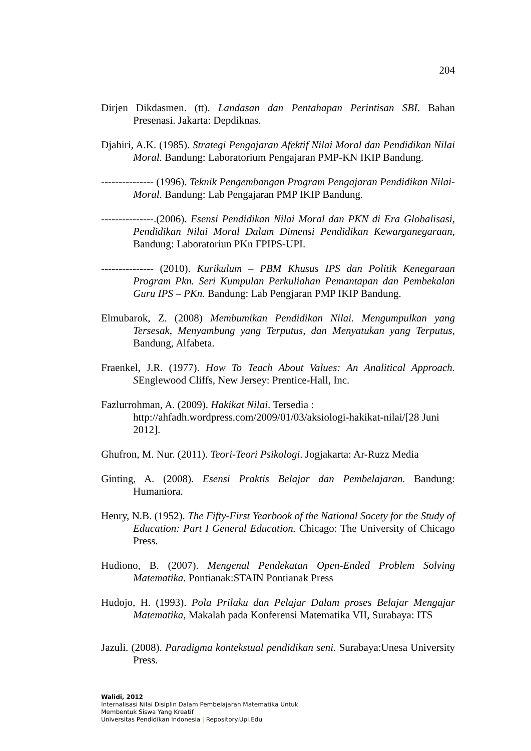204
Dirjen Dikdasmen. (tt). Landasan dan Pentahapan Perintisan SBI. Bahan Presenasi. Jakarta: Depdiknas.
Djahiri, A.K. (1985). Strategi Pengajaran Afektif Nilai Moral dan Pendidikan Nilai Moral. Bandung: Laboratorium Pengajaran PMP-KN IKIP Bandung.
--------------- (1996). Teknik Pengembangan Program Pengajaran Pendidikan Nilai-Moral. Bandung: Lab Pengajaran PMP IKIP Bandung.
---------------.(2006). Esensi Pendidikan Nilai Moral dan PKN di Era Globalisasi, Pendidikan Nilai Moral Dalam Dimensi Pendidikan Kewarganegaraan, Bandung: Laboratoriun PKn FPIPS-UPI.
--------------- (2010). Kurikulum – PBM Khusus IPS dan Politik Kenegaraan Program Pkn. Seri Kumpulan Perkuliahan Pemantapan dan Pembekalan Guru IPS – PKn. Bandung: Lab Pengjaran PMP IKIP Bandung.
Elmubarok, Z. (2008) Membumikan Pendidikan Nilai. Mengumpulkan yang Tersesak, Menyambung yang Terputus, dan Menyatukan yang Terputus, Bandung, Alfabeta.
Fraenkel, J.R. (1977). How To Teach About Values: An Analitical Approach. SEnglewood Cliffs, New Jersey: Prentice-Hall, Inc.
Fazlurrohman, A. (2009). Hakikat Nilai. Tersedia : http://ahfadh.wordpress.com/2009/01/03/aksiologi-hakikat-nilai/[28 Juni 2012].
Ghufron, M. Nur. (2011). Teori-Teori Psikologi. Jogjakarta: Ar-Ruzz Media
Ginting, A. (2008). Esensi Praktis Belajar dan Pembelajaran. Bandung: Humaniora.
Henry, N.B. (1952). The Fifty-First Yearbook of the National Socety for the Study of Education: Part I General Education. Chicago: The University of Chicago Press.
Hudiono, B. (2007). Mengenal Pendekatan Open-Ended Problem Solving Matematika. Pontianak:STAIN Pontianak Press
Hudojo, H. (1993). Pola Prilaku dan Pelajar Dalam proses Belajar Mengajar Matematika, Makalah pada Konferensi Matematika VII, Surabaya: ITS
Jazuli. (2008). Paradigma kontekstual pendidikan seni. Surabaya:Unesa University Press.
Walidi, 2012
Internalisasi Nilai Disiplin Dalam Pembelajaran Matematika Untuk
Membentuk Siswa Yang Kreatif
Universitas Pendidikan Indonesia | Repository.Upi.Edu